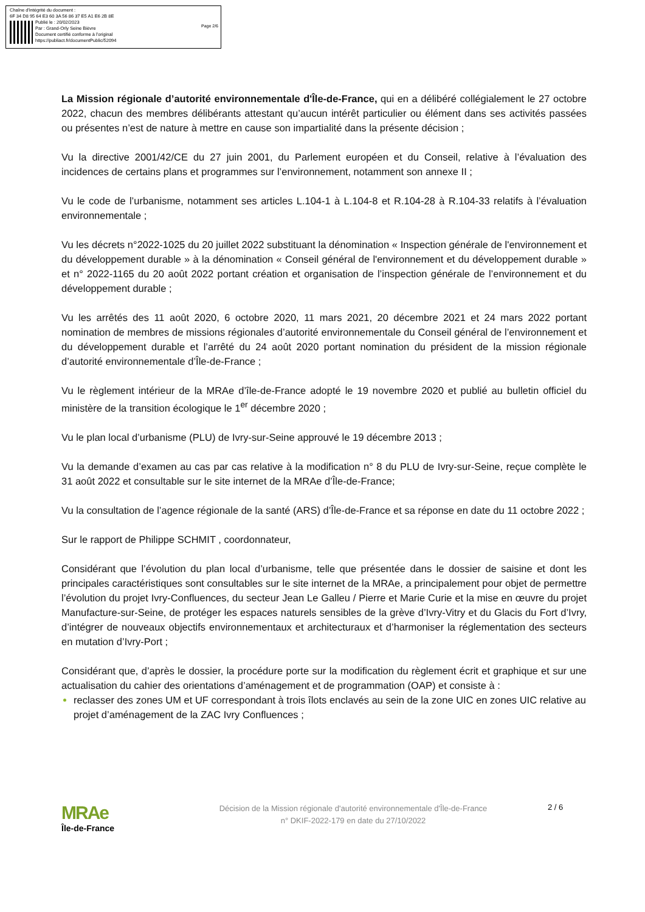Chaîne d'intégrité du document :
6F 34 D8 95 64 E3 60 3A 56 86 37 E5 A1 E6 2B 8E
Publié le : 20/02/2023
Par : Grand-Orly Seine Bièvre
Document certifié conforme à l'original
https://publiact.fr/documentPublic/52094
Page 2/6
La Mission régionale d’autorité environnementale d'Île-de-France, qui en a délibéré collégialement le 27 octobre 2022, chacun des membres délibérants attestant qu’aucun intérêt particulier ou élément dans ses activités passées ou présentes n’est de nature à mettre en cause son impartialité dans la présente décision ;
Vu la directive 2001/42/CE du 27 juin 2001, du Parlement européen et du Conseil, relative à l’évaluation des incidences de certains plans et programmes sur l’environnement, notamment son annexe II ;
Vu le code de l’urbanisme, notamment ses articles L.104-1 à L.104-8 et R.104-28 à R.104-33 relatifs à l’évaluation environnementale ;
Vu les décrets n°2022-1025 du 20 juillet 2022 substituant la dénomination « Inspection générale de l'environnement et du développement durable » à la dénomination « Conseil général de l'environnement et du développement durable » et n° 2022-1165 du 20 août 2022 portant création et organisation de l’inspection générale de l’environnement et du développement durable ;
Vu les arrêtés des 11 août 2020, 6 octobre 2020, 11 mars 2021, 20 décembre 2021 et 24 mars 2022 portant nomination de membres de missions régionales d’autorité environnementale du Conseil général de l’environnement et du développement durable et l’arrêté du 24 août 2020 portant nomination du président de la mission régionale d’autorité environnementale d’Île-de-France ;
Vu le règlement intérieur de la MRAe d’île-de-France adopté le 19 novembre 2020 et publié au bulletin officiel du ministère de la transition écologique le 1<sup>er</sup> décembre 2020 ;
Vu le plan local d’urbanisme (PLU) de Ivry-sur-Seine approuvé le 19 décembre 2013 ;
Vu la demande d’examen au cas par cas relative à la modification n° 8 du PLU de Ivry-sur-Seine, reçue complète le 31 août 2022 et consultable sur le site internet de la MRAe d’Île-de-France;
Vu la consultation de l’agence régionale de la santé (ARS) d’Île-de-France et sa réponse en date du 11 octobre 2022 ;
Sur le rapport de Philippe SCHMIT , coordonnateur,
Considérant que l’évolution du plan local d’urbanisme, telle que présentée dans le dossier de saisine et dont les principales caractéristiques sont consultables sur le site internet de la MRAe, a principalement pour objet de permettre l’évolution du projet Ivry-Confluences, du secteur Jean Le Galleu / Pierre et Marie Curie et la mise en œuvre du projet Manufacture-sur-Seine, de protéger les espaces naturels sensibles de la grève d’Ivry-Vitry et du Glacis du Fort d’Ivry, d’intégrer de nouveaux objectifs environnementaux et architecturaux et d’harmoniser la réglementation des secteurs en mutation d’Ivry-Port ;
Considérant que, d’après le dossier, la procédure porte sur la modification du règlement écrit et graphique et sur une actualisation du cahier des orientations d’aménagement et de programmation (OAP) et consiste à :
reclasser des zones UM et UF correspondant à trois îlots enclavés au sein de la zone UIC en zones UIC relative au projet d’aménagement de la ZAC Ivry Confluences ;
MRAe
Île-de-France
Décision de la Mission régionale d'autorité environnementale d'Île-de-France
n° DKIF-2022-179 en date du 27/10/2022
2 / 6